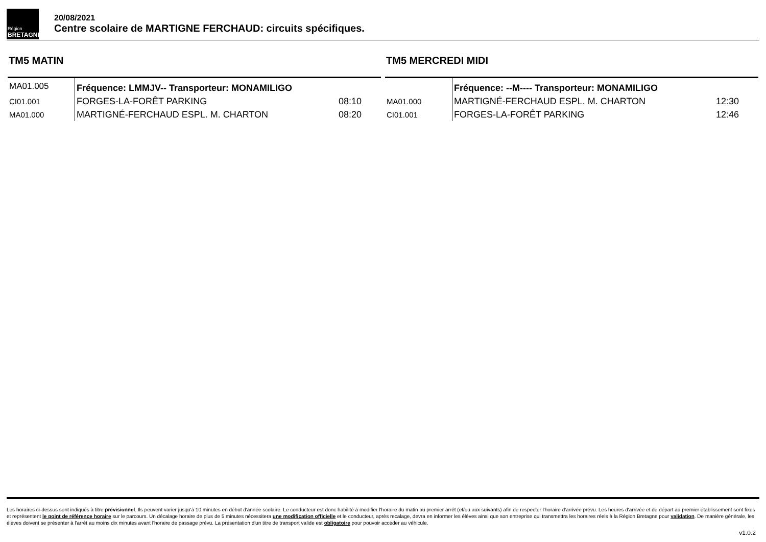Région
BRETAGNE
20/08/2021
Centre scolaire de MARTIGNE FERCHAUD: circuits spécifiques.
TM5 MATIN
| MA01.005 | Fréquence: LMMJV-- Transporteur: MONAMILIGO | |
| CI01.001 | FORGES-LA-FORÊT PARKING | 08:10 |
| MA01.000 | MARTIGNÉ-FERCHAUD ESPL. M. CHARTON | 08:20 |
TM5 MERCREDI MIDI
| | Fréquence: --M---- Transporteur: MONAMILIGO | |
| MA01.000 | MARTIGNÉ-FERCHAUD ESPL. M. CHARTON | 12:30 |
| CI01.001 | FORGES-LA-FORÊT PARKING | 12:46 |
Les horaires ci-dessus sont indiqués à titre prévisionnel. Ils peuvent varier jusqu'à 10 minutes en début d'année scolaire. Le conducteur est donc habilité à modifier l'horaire du matin au premier arrêt (et/ou aux suivants) afin de respecter l'horaire d'arrivée prévu. Les heures d'arrivée et de départ au premier établissement sont fixes et représentent le point de référence horaire sur le parcours. Un décalage horaire de plus de 5 minutes nécessitera une modification officielle et le conducteur, après recalage, devra en informer les élèves ainsi que son entreprise qui transmettra les horaires réels à la Région Bretagne pour validation. De manière générale, les élèves doivent se présenter à l'arrêt au moins dix minutes avant l'horaire de passage prévu. La présentation d'un titre de transport valide est obligatoire pour pouvoir accéder au véhicule.
v1.0.2